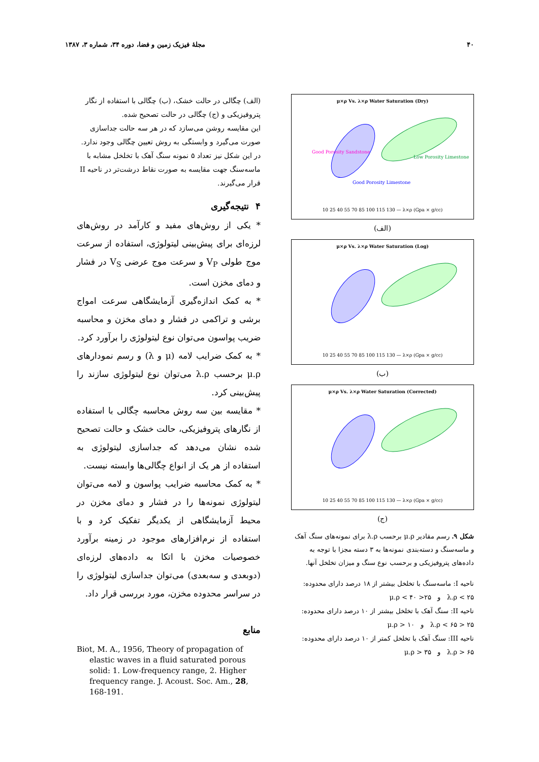۴۰ مجلهٔ فیزیک زمین و فضا، دوره ۳۴، شماره ۳، ۱۳۸۷
μ×ρ Vs. λ×ρ Water Saturation (Dry)
10 25 40 55 70 85 100 115 130 — λ×ρ (Gpa × g/cc)
Good Porosity Sandstone
Good Porosity Limestone
Low Porosity Limestone
(الف)
μ×ρ Vs. λ×ρ Water Saturation (Log)
10 25 40 55 70 85 100 115 130 — λ×ρ (Gpa × g/cc)
(ب)
μ×ρ Vs. λ×ρ Water Saturation (Corrected)
10 25 40 55 70 85 100 115 130 — λ×ρ (Gpa × g/cc)
(ج)
شکل ۹. رسم مقادیر μ.ρ برحسب λ.ρ برای نمونه‌های سنگ آهک و ماسه‌سنگ و دسته‌بندی نمونه‌ها به ۳ دسته مجزا با توجه به داده‌های پتروفیزیکی و برحسب نوع سنگ و میزان تخلخل آنها.
ناحیه I: ماسه‌سنگ با تخلخل بیشتر از ۱۸ درصد دارای محدوده:
λ.ρ < ۲۵ و ۲۵< μ.ρ < ۴۰
ناحیه II: سنگ آهک با تخلخل بیشتر از ۱۰ درصد دارای محدوده:
۲۵ < λ.ρ < ۶۵ و μ.ρ > ۱۰
ناحیه III: سنگ آهک با تخلخل کمتر از ۱۰ درصد دارای محدوده:
λ.ρ > ۶۵ و μ.ρ > ۳۵
(الف) چگالی در حالت خشک، (ب) چگالی با استفاده از نگار پتروفیزیکی و (ج) چگالی در حالت تصحیح شده.
این مقایسه روشن می‌سازد که در هر سه حالت جداسازی صورت می‌گیرد و وابستگی به روش تعیین چگالی وجود ندارد.
در این شکل نیز تعداد ۵ نمونه سنگ آهک با تخلخل مشابه با ماسه‌سنگ جهت مقایسه به صورت نقاط درشت‌تر در ناحیه II قرار می‌گیرند.
۴ نتیجه‌گیری
* یکی از روش‌های مفید و کارآمد در روش‌های لرزه‌ای برای پیش‌بینی لیتولوژی، استفاده از سرعت موج طولی V<sub>P</sub> و سرعت موج عرضی V<sub>S</sub> در فشار و دمای مخزن است.
* به کمک اندازه‌گیری آزمایشگاهی سرعت امواج برشی و تراکمی در فشار و دمای مخزن و محاسبه ضریب پواسون می‌توان نوع لیتولوژی را برآورد کرد.
* به کمک ضرایب لامه (μ و λ) و رسم نمودارهای μ.ρ برحسب λ.ρ می‌توان نوع لیتولوژی سازند را پیش‌بینی کرد.
* مقایسه بین سه روش محاسبه چگالی با استفاده از نگارهای پتروفیزیکی، حالت خشک و حالت تصحیح شده نشان می‌دهد که جداسازی لیتولوژی به استفاده از هر یک از انواع چگالی‌ها وابسته نیست.
* به کمک محاسبه ضرایب پواسون و لامه می‌توان لیتولوژی نمونه‌ها را در فشار و دمای مخزن در محیط آزمایشگاهی از یکدیگر تفکیک کرد و با استفاده از نرم‌افزارهای موجود در زمینه برآورد خصوصیات مخزن با اتکا به داده‌های لرزه‌ای (دوبعدی و سه‌بعدی) می‌توان جداسازی لیتولوژی را در سراسر محدوده مخزن، مورد بررسی قرار داد.
منابع
Biot, M. A., 1956, Theory of propagation of elastic waves in a fluid saturated porous solid: 1. Low-frequency range, 2. Higher frequency range. J. Acoust. Soc. Am., 28, 168-191.